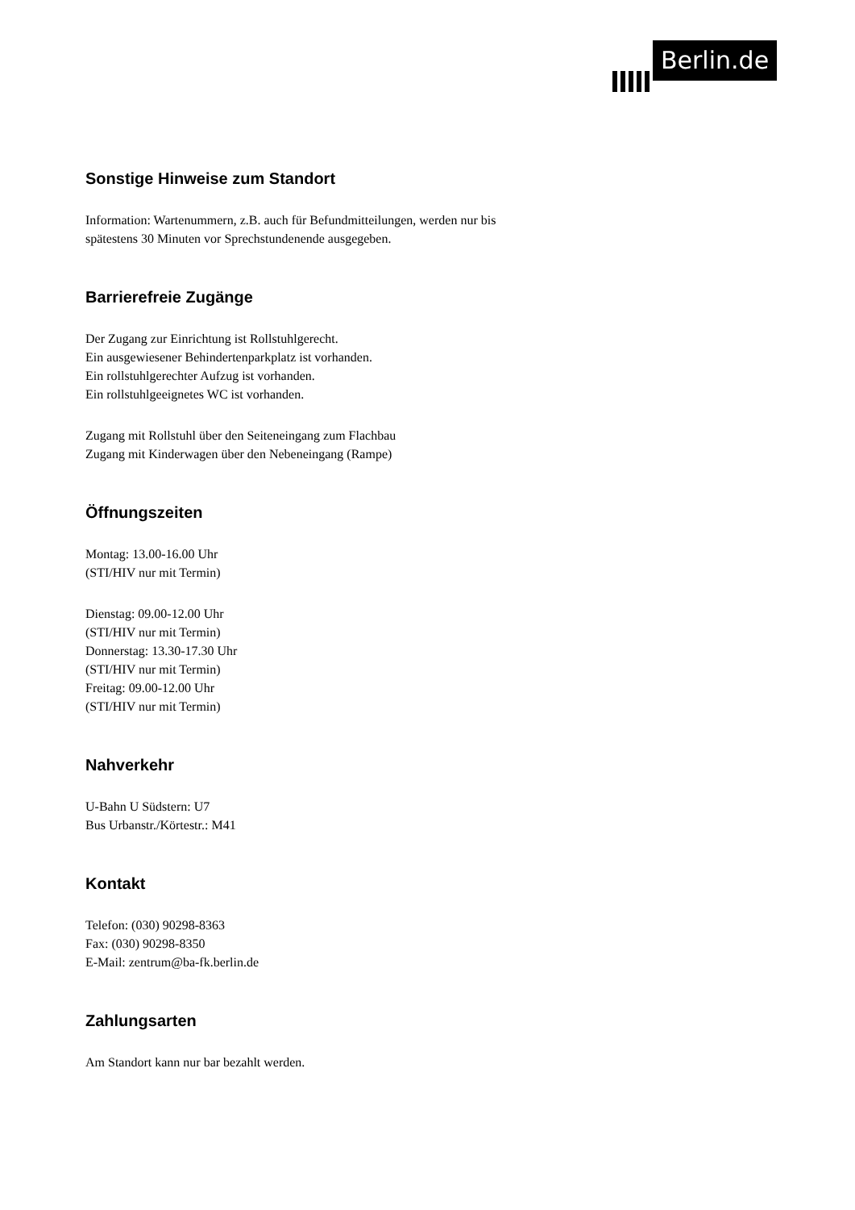Berlin.de
Sonstige Hinweise zum Standort
Information: Wartenummern, z.B. auch für Befundmitteilungen, werden nur bis
spätestens 30 Minuten vor Sprechstundenende ausgegeben.
Barrierefreie Zugänge
Der Zugang zur Einrichtung ist Rollstuhlgerecht.
Ein ausgewiesener Behindertenparkplatz ist vorhanden.
Ein rollstuhlgerechter Aufzug ist vorhanden.
Ein rollstuhlgeeignetes WC ist vorhanden.
Zugang mit Rollstuhl über den Seiteneingang zum Flachbau
Zugang mit Kinderwagen über den Nebeneingang (Rampe)
Öffnungszeiten
Montag: 13.00-16.00 Uhr
(STI/HIV nur mit Termin)
Dienstag: 09.00-12.00 Uhr
(STI/HIV nur mit Termin)
Donnerstag: 13.30-17.30 Uhr
(STI/HIV nur mit Termin)
Freitag: 09.00-12.00 Uhr
(STI/HIV nur mit Termin)
Nahverkehr
U-Bahn U Südstern: U7
Bus Urbanstr./Körtestr.: M41
Kontakt
Telefon: (030) 90298-8363
Fax: (030) 90298-8350
E-Mail: zentrum@ba-fk.berlin.de
Zahlungsarten
Am Standort kann nur bar bezahlt werden.